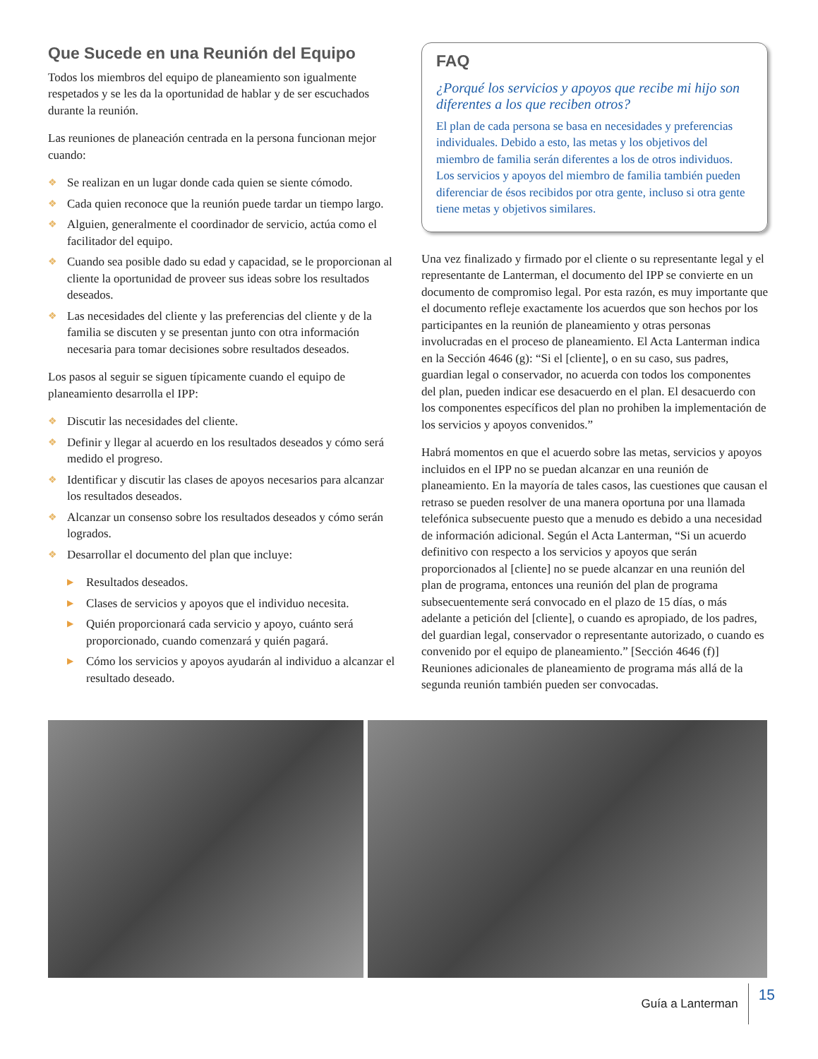Que Sucede en una Reunión del Equipo
Todos los miembros del equipo de planeamiento son igualmente respetados y se les da la oportunidad de hablar y de ser escuchados durante la reunión.
Las reuniones de planeación centrada en la persona funcionan mejor cuando:
❖ Se realizan en un lugar donde cada quien se siente cómodo.
❖ Cada quien reconoce que la reunión puede tardar un tiempo largo.
❖ Alguien, generalmente el coordinador de servicio, actúa como el facilitador del equipo.
❖ Cuando sea posible dado su edad y capacidad, se le proporcionan al cliente la oportunidad de proveer sus ideas sobre los resultados deseados.
❖ Las necesidades del cliente y las preferencias del cliente y de la familia se discuten y se presentan junto con otra información necesaria para tomar decisiones sobre resultados deseados.
Los pasos al seguir se siguen típicamente cuando el equipo de planeamiento desarrolla el IPP:
❖ Discutir las necesidades del cliente.
❖ Definir y llegar al acuerdo en los resultados deseados y cómo será medido el progreso.
❖ Identificar y discutir las clases de apoyos necesarios para alcanzar los resultados deseados.
❖ Alcanzar un consenso sobre los resultados deseados y cómo serán logrados.
❖ Desarrollar el documento del plan que incluye:
▶ Resultados deseados.
▶ Clases de servicios y apoyos que el individuo necesita.
▶ Quién proporcionará cada servicio y apoyo, cuánto será proporcionado, cuando comenzará y quién pagará.
▶ Cómo los servicios y apoyos ayudarán al individuo a alcanzar el resultado deseado.
FAQ
¿Porqué los servicios y apoyos que recibe mi hijo son diferentes a los que reciben otros?
El plan de cada persona se basa en necesidades y preferencias individuales. Debido a esto, las metas y los objetivos del miembro de familia serán diferentes a los de otros individuos. Los servicios y apoyos del miembro de familia también pueden diferenciar de ésos recibidos por otra gente, incluso si otra gente tiene metas y objetivos similares.
Una vez finalizado y firmado por el cliente o su representante legal y el representante de Lanterman, el documento del IPP se convierte en un documento de compromiso legal. Por esta razón, es muy importante que el documento refleje exactamente los acuerdos que son hechos por los participantes en la reunión de planeamiento y otras personas involucradas en el proceso de planeamiento. El Acta Lanterman indica en la Sección 4646 (g): “Si el [cliente], o en su caso, sus padres, guardian legal o conservador, no acuerda con todos los componentes del plan, pueden indicar ese desacuerdo en el plan. El desacuerdo con los componentes específicos del plan no prohiben la implementación de los servicios y apoyos convenidos.”
Habrá momentos en que el acuerdo sobre las metas, servicios y apoyos incluidos en el IPP no se puedan alcanzar en una reunión de planeamiento. En la mayoría de tales casos, las cuestiones que causan el retraso se pueden resolver de una manera oportuna por una llamada telefónica subsecuente puesto que a menudo es debido a una necesidad de información adicional. Según el Acta Lanterman, “Si un acuerdo definitivo con respecto a los servicios y apoyos que serán proporcionados al [cliente] no se puede alcanzar en una reunión del plan de programa, entonces una reunión del plan de programa subsecuentemente será convocado en el plazo de 15 días, o más adelante a petición del [cliente], o cuando es apropiado, de los padres, del guardian legal, conservador o representante autorizado, o cuando es convenido por el equipo de planeamiento.” [Sección 4646 (f)] Reuniones adicionales de planeamiento de programa más allá de la segunda reunión también pueden ser convocadas.
Guía a Lanterman 15